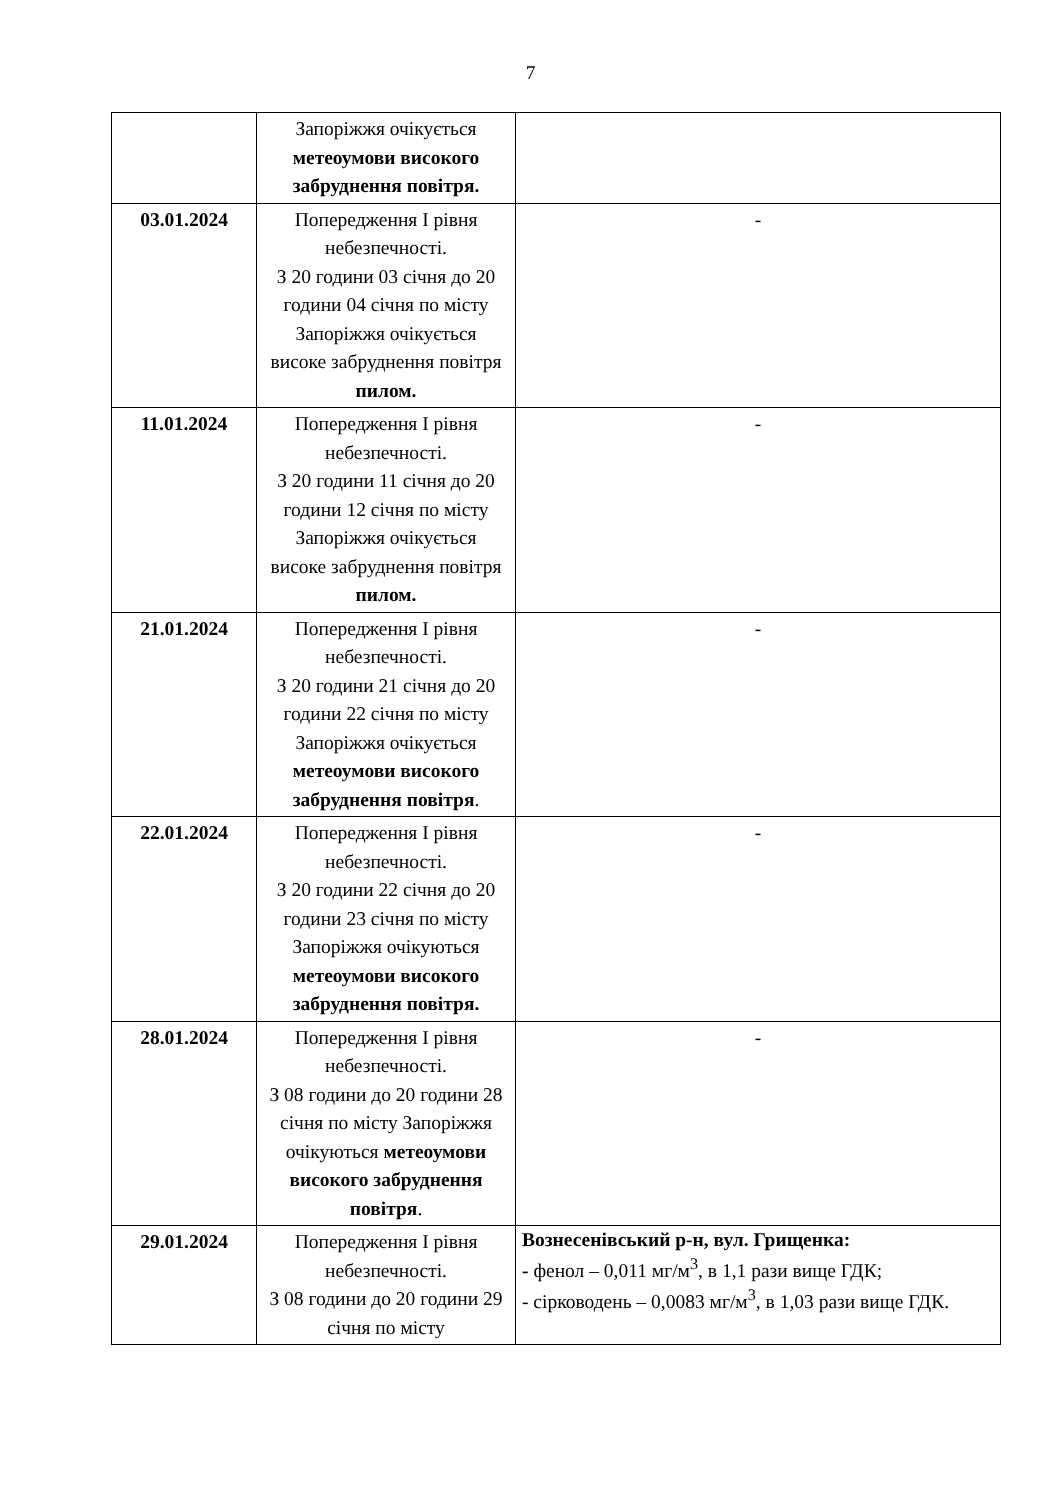7
| | Запоріжжя очікується метеоумови високого забруднення повітря. | |
| 03.01.2024 | Попередження І рівня небезпечності. З 20 години 03 січня до 20 години 04 січня по місту Запоріжжя очікується високе забруднення повітря пилом. | - |
| 11.01.2024 | Попередження І рівня небезпечності. З 20 години 11 січня до 20 години 12 січня по місту Запоріжжя очікується високе забруднення повітря пилом. | - |
| 21.01.2024 | Попередження І рівня небезпечності. З 20 години 21 січня до 20 години 22 січня по місту Запоріжжя очікується метеоумови високого забруднення повітря . | - |
| 22.01.2024 | Попередження І рівня небезпечності. З 20 години 22 січня до 20 години 23 січня по місту Запоріжжя очікуються метеоумови високого забруднення повітря. | - |
| 28.01.2024 | Попередження І рівня небезпечності. З 08 години до 20 години 28 січня по місту Запоріжжя очікуються метеоумови високого забруднення повітря . | - |
| 29.01.2024 | Попередження І рівня небезпечності. З 08 години до 20 години 29 січня по місту | Вознесенівський р-н, вул. Грищенка: - фенол – 0,011 мг/м<sup>3</sup>, в 1,1 рази вище ГДК; - сірководень – 0,0083 мг/м<sup>3</sup>, в 1,03 рази вище ГДК. |